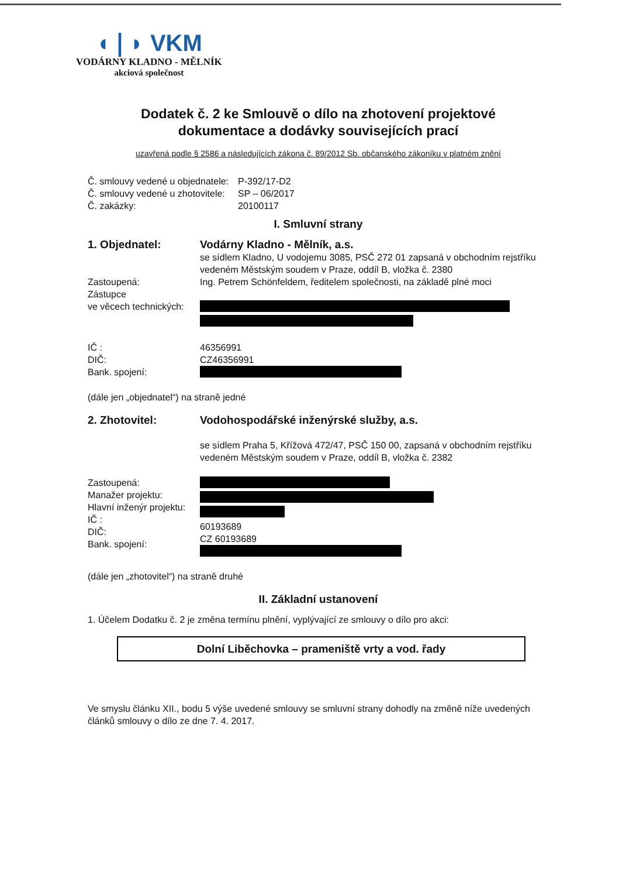◖❘◗ VKM
VODÁRNY KLADNO - MĚLNÍK
akciová společnost
Dodatek č. 2 ke Smlouvě o dílo na zhotovení projektové
dokumentace a dodávky souvisejících prací
uzavřená podle § 2586 a následujících zákona č. 89/2012 Sb. občanského zákoníku v platném znění
Č. smlouvy vedené u objednatele:
P-392/17-D2
Č. smlouvy vedené u zhotovitele:
SP – 06/2017
Č. zakázky: 20100117
I. Smluvní strany
1. Objednatel: Vodárny Kladno - Mělník, a.s.
se sídlem Kladno, U vodojemu 3085, PSČ 272 01 zapsaná v obchodním rejstříku vedeném Městským soudem v Praze, oddíl B, vložka č. 2380
Zastoupená: Ing. Petrem Schönfeldem, ředitelem společnosti, na základě plné moci
Zástupce
ve věcech technických:
IČ :
DIČ:
Bank. spojení:
46356991
CZ46356991
(dále jen „objednatel“) na straně jedné
2. Zhotovitel: Vodohospodářské inženýrské služby, a.s.
se sídlem Praha 5, Křížová 472/47, PSČ 150 00, zapsaná v obchodním rejstříku vedeném Městským soudem v Praze, oddíl B, vložka č. 2382
Zastoupená:
Manažer projektu:
Hlavní inženýr projektu:
IČ :
DIČ:
Bank. spojení:
60193689
CZ 60193689
(dále jen „zhotovitel“) na straně druhé
II. Základní ustanovení
1. Účelem Dodatku č. 2 je změna termínu plnění, vyplývající ze smlouvy o dílo pro akci:
Dolní Liběchovka – prameniště vrty a vod. řady
Ve smyslu článku XII., bodu 5 výše uvedené smlouvy se smluvní strany dohodly na změně níže uvedených článků smlouvy o dílo ze dne 7. 4. 2017.